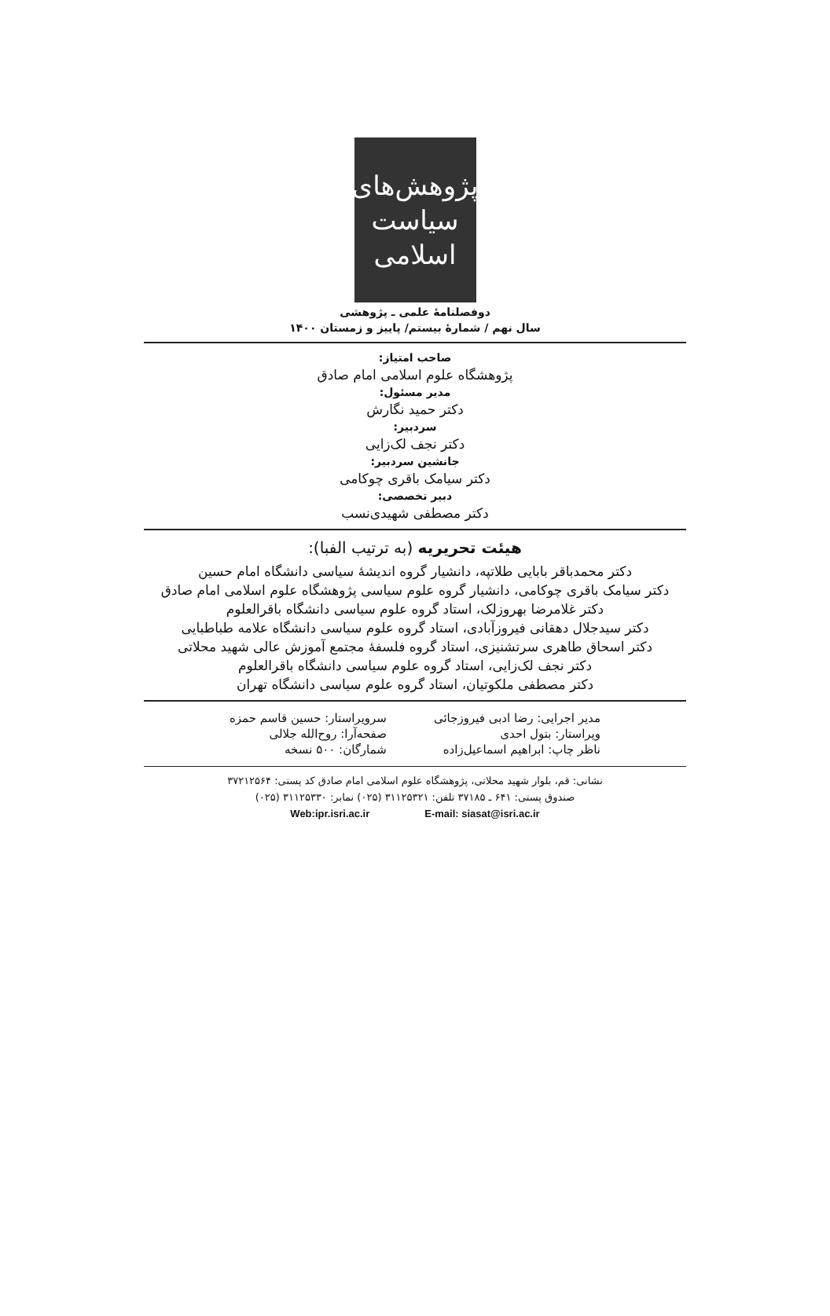پژوهش‌های
سیاست اسلامی
دوفصلنامهٔ علمی ـ پژوهشی
سال نهم / شمارهٔ بیستم/ پاییز و زمستان ۱۴۰۰
صاحب امتیاز:
پژوهشگاه علوم اسلامی امام صادق
مدیر مسئول:
دکتر حمید نگارش
سردبیر:
دکتر نجف لک‌زایی
جانشین سردبیر:
دکتر سیامک باقری چوکامی
دبیر تخصصی:
دکتر مصطفی شهیدی‌نسب
هیئت تحریریه (به ترتیب الفبا):
دکتر محمدباقر بابایی طلاتپه، دانشیار گروه اندیشهٔ سیاسی دانشگاه امام حسین
دکتر سیامک باقری چوکامی، دانشیار گروه علوم سیاسی پژوهشگاه علوم اسلامی امام صادق
دکتر غلامرضا بهروزلک، استاد گروه علوم سیاسی دانشگاه باقرالعلوم
دکتر سیدجلال دهقانی فیروزآبادی، استاد گروه علوم سیاسی دانشگاه علامه طباطبایی
دکتر اسحاق طاهری سرتشنیزی، استاد گروه فلسفهٔ مجتمع آموزش عالی شهید محلاتی
دکتر نجف لک‌زایی، استاد گروه علوم سیاسی دانشگاه باقرالعلوم
دکتر مصطفی ملکوتیان، استاد گروه علوم سیاسی دانشگاه تهران
مدیر اجرایی: رضا ادبی فیروزجائی
ویراستار: بتول احدی
ناظر چاپ: ابراهیم اسماعیل‌زاده
سرویراستار: حسین قاسم حمزه
صفحه‌آرا: روح‌الله جلالی
شمارگان: ۵۰۰ نسخه
نشانی: قم، بلوار شهید محلاتی، پژوهشگاه علوم اسلامی امام صادق کد پستی: ۳۷۲۱۲۵۶۴
صندوق پستی: ۶۴۱ ـ ۳۷۱۸۵ تلفن: ۳۱۱۲۵۳۲۱ (۰۲۵) نمابر: ۳۱۱۲۵۳۳۰ (۰۲۵)
Web:ipr.isri.ac.ir E-mail: siasat@isri.ac.ir